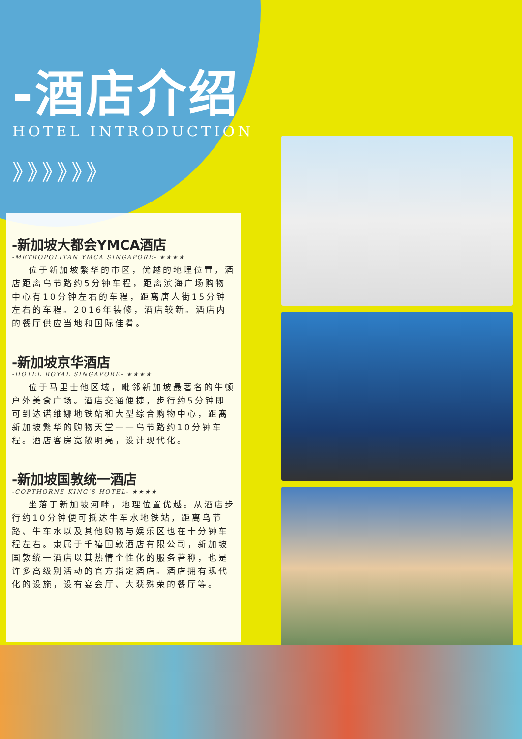-酒店介绍
HOTEL INTRODUCTION
》》》》》》
-新加坡大都会YMCA酒店
-METROPOLITAN YMCA SINGAPORE- ★★★★
位于新加坡繁华的市区，优越的地理位置，酒店距离乌节路约5分钟车程，距离滨海广场购物中心有10分钟左右的车程，距离唐人街15分钟左右的车程。2016年装修，酒店较新。酒店内的餐厅供应当地和国际佳肴。
-新加坡京华酒店
-HOTEL ROYAL SINGAPORE- ★★★★
位于马里士他区域，毗邻新加坡最著名的牛顿户外美食广场。酒店交通便捷，步行约5分钟即可到达诺维娜地铁站和大型综合购物中心，距离新加坡繁华的购物天堂——乌节路约10分钟车程。酒店客房宽敞明亮，设计现代化。
-新加坡国敦统一酒店
-COPTHORNE KING'S HOTEL- ★★★★
坐落于新加坡河畔，地理位置优越。从酒店步行约10分钟便可抵达牛车水地铁站，距离乌节路、牛车水以及其他购物与娱乐区也在十分钟车程左右。隶属于千禧国敦酒店有限公司，新加坡国敦统一酒店以其热情个性化的服务著称，也是许多高级别活动的官方指定酒店。酒店拥有现代化的设施，设有宴会厅、大获殊荣的餐厅等。